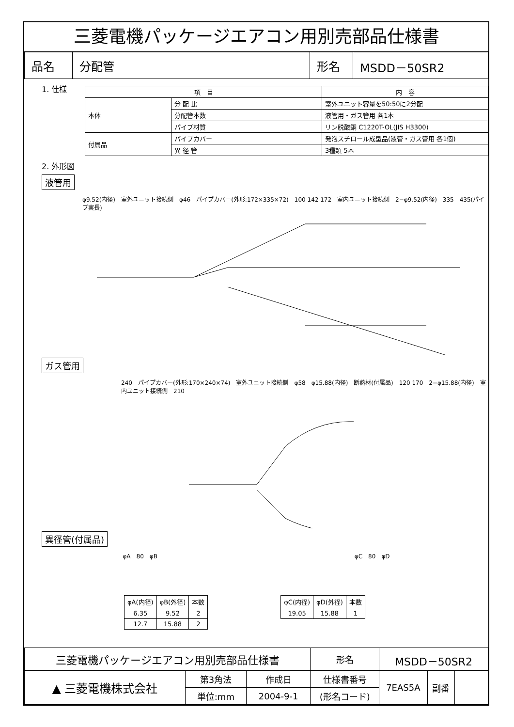三菱電機パッケージエアコン用別売部品仕様書
| 品名 | 分配管 | 形名 | MSDD－50SR2 |
1. 仕様
| 項 目 | | 内 容 |
| --- | --- | --- |
| 本体 | 分 配 比 | 室外ユニット容量を50:50に2分配 |
| | 分配管本数 | 液管用・ガス管用 各1本 |
| | パイプ材質 | リン脱酸銅 C1220T-OL(JIS H3300) |
| 付属品 | パイプカバー | 発泡スチロール成型品(液管・ガス管用 各1個) |
| | 異 径 管 | 3種類 5本 |
2. 外形図
液管用
φ9.52(内径)　室外ユニット接続側　φ46　パイプカバー(外形:172×335×72)　100 142 172　室内ユニット接続側　2−φ9.52(内径)　335　435(パイプ実長)
ガス管用
240　パイプカバー(外形:170×240×74)　室外ユニット接続側　φ58　φ15.88(内径)　断熱材(付属品)　120 170　2−φ15.88(内径)　室内ユニット接続側　210
異径管(付属品)
φA　80　φB φC　80　φD
| φA(内径) | φB(外径) | 本数 |
| --- | --- | --- |
| 6.35 | 9.52 | 2 |
| 12.7 | 15.88 | 2 |
| φC(内径) | φD(外径) | 本数 |
| --- | --- | --- |
| 19.05 | 15.88 | 1 |
| 三菱電機パッケージエアコン用別売部品仕様書 | | | 形名 | MSDD－50SR2 | | |
| ▲ 三菱電機株式会社 | 第3角法 | 作成日 | 仕様書番号 | 7EAS5A | 副番 | |
| | 単位:mm | 2004-9-1 | (形名コード) | | | |